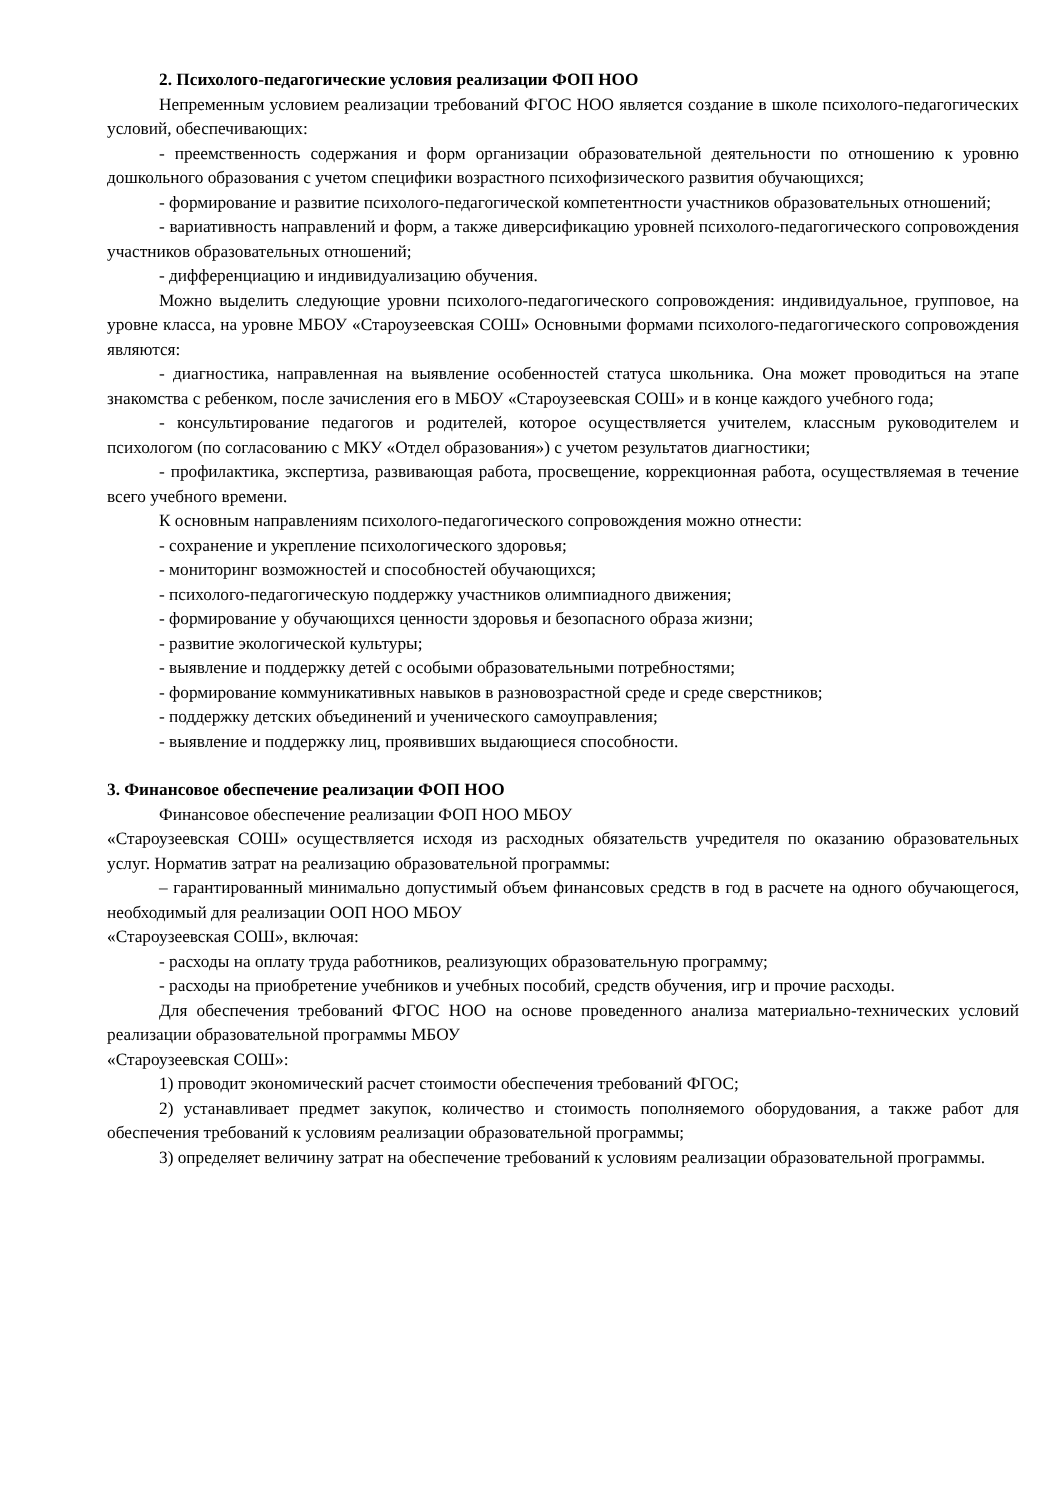2. Психолого-педагогические условия реализации ФОП НОО
Непременным условием реализации требований ФГОС НОО является создание в школе психолого-педагогических условий, обеспечивающих:
- преемственность содержания и форм организации образовательной деятельности по отношению к уровню дошкольного образования с учетом специфики возрастного психофизического развития обучающихся;
- формирование и развитие психолого-педагогической компетентности участников образовательных отношений;
- вариативность направлений и форм, а также диверсификацию уровней психолого-педагогического сопровождения участников образовательных отношений;
- дифференциацию и индивидуализацию обучения.
Можно выделить следующие уровни психолого-педагогического сопровождения: индивидуальное, групповое, на уровне класса, на уровне МБОУ «Староузеевская СОШ» Основными формами психолого-педагогического сопровождения являются:
- диагностика, направленная на выявление особенностей статуса школьника. Она может проводиться на этапе знакомства с ребенком, после зачисления его в МБОУ «Староузеевская СОШ» и в конце каждого учебного года;
- консультирование педагогов и родителей, которое осуществляется учителем, классным руководителем и психологом (по согласованию с МКУ «Отдел образования») с учетом результатов диагностики;
- профилактика, экспертиза, развивающая работа, просвещение, коррекционная работа, осуществляемая в течение всего учебного времени.
К основным направлениям психолого-педагогического сопровождения можно отнести:
- сохранение и укрепление психологического здоровья;
- мониторинг возможностей и способностей обучающихся;
- психолого-педагогическую поддержку участников олимпиадного движения;
- формирование у обучающихся ценности здоровья и безопасного образа жизни;
- развитие экологической культуры;
- выявление и поддержку детей с особыми образовательными потребностями;
- формирование коммуникативных навыков в разновозрастной среде и среде сверстников;
- поддержку детских объединений и ученического самоуправления;
- выявление и поддержку лиц, проявивших выдающиеся способности.
3. Финансовое обеспечение реализации ФОП НОО
Финансовое обеспечение реализации ФОП НОО МБОУ
«Староузеевская СОШ» осуществляется исходя из расходных обязательств учредителя по оказанию образовательных услуг. Норматив затрат на реализацию образовательной программы:
– гарантированный минимально допустимый объем финансовых средств в год в расчете на одного обучающегося, необходимый для реализации ООП НОО МБОУ
«Староузеевская СОШ», включая:
- расходы на оплату труда работников, реализующих образовательную программу;
- расходы на приобретение учебников и учебных пособий, средств обучения, игр и прочие расходы.
Для обеспечения требований ФГОС НОО на основе проведенного анализа материально-технических условий реализации образовательной программы МБОУ
«Староузеевская СОШ»:
1) проводит экономический расчет стоимости обеспечения требований ФГОС;
2) устанавливает предмет закупок, количество и стоимость пополняемого оборудования, а также работ для обеспечения требований к условиям реализации образовательной программы;
3) определяет величину затрат на обеспечение требований к условиям реализации образовательной программы.